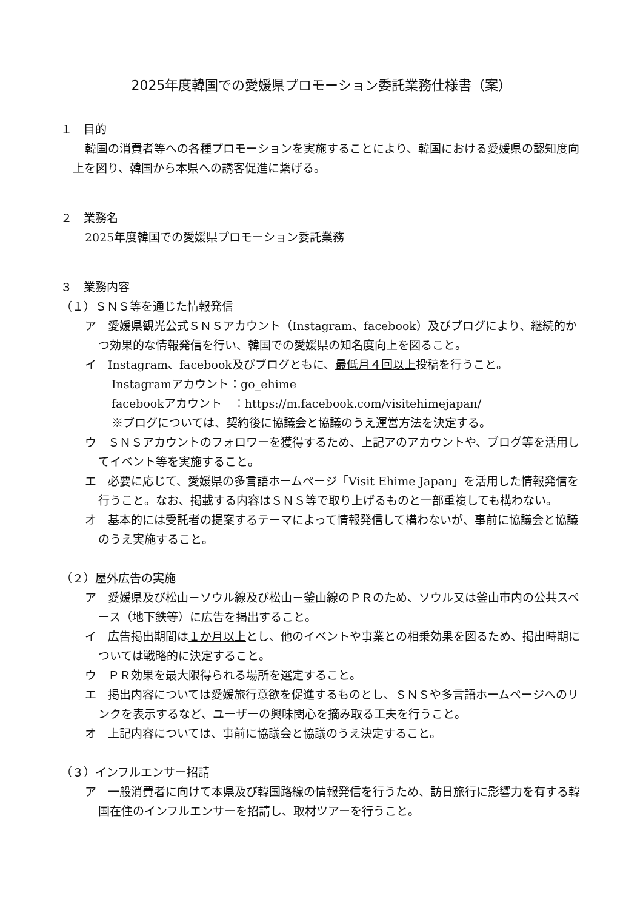2025年度韓国での愛媛県プロモーション委託業務仕様書（案）
１　目的
韓国の消費者等への各種プロモーションを実施することにより、韓国における愛媛県の認知度向上を図り、韓国から本県への誘客促進に繋げる。
２　業務名
2025年度韓国での愛媛県プロモーション委託業務
３　業務内容
（１）ＳＮＳ等を通じた情報発信
ア　愛媛県観光公式ＳＮＳアカウント（Instagram、facebook）及びブログにより、継続的かつ効果的な情報発信を行い、韓国での愛媛県の知名度向上を図ること。
イ　Instagram、facebook及びブログともに、最低月４回以上投稿を行うこと。
Instagramアカウント：go_ehime
facebookアカウント　：https://m.facebook.com/visitehimejapan/
※ブログについては、契約後に協議会と協議のうえ運営方法を決定する。
ウ　ＳＮＳアカウントのフォロワーを獲得するため、上記アのアカウントや、ブログ等を活用してイベント等を実施すること。
エ　必要に応じて、愛媛県の多言語ホームページ「Visit Ehime Japan」を活用した情報発信を行うこと。なお、掲載する内容はＳＮＳ等で取り上げるものと一部重複しても構わない。
オ　基本的には受託者の提案するテーマによって情報発信して構わないが、事前に協議会と協議のうえ実施すること。
（２）屋外広告の実施
ア　愛媛県及び松山－ソウル線及び松山－釜山線のＰＲのため、ソウル又は釜山市内の公共スペース（地下鉄等）に広告を掲出すること。
イ　広告掲出期間は１か月以上とし、他のイベントや事業との相乗効果を図るため、掲出時期については戦略的に決定すること。
ウ　ＰＲ効果を最大限得られる場所を選定すること。
エ　掲出内容については愛媛旅行意欲を促進するものとし、ＳＮＳや多言語ホームページへのリンクを表示するなど、ユーザーの興味関心を摘み取る工夫を行うこと。
オ　上記内容については、事前に協議会と協議のうえ決定すること。
（３）インフルエンサー招請
ア　一般消費者に向けて本県及び韓国路線の情報発信を行うため、訪日旅行に影響力を有する韓国在住のインフルエンサーを招請し、取材ツアーを行うこと。